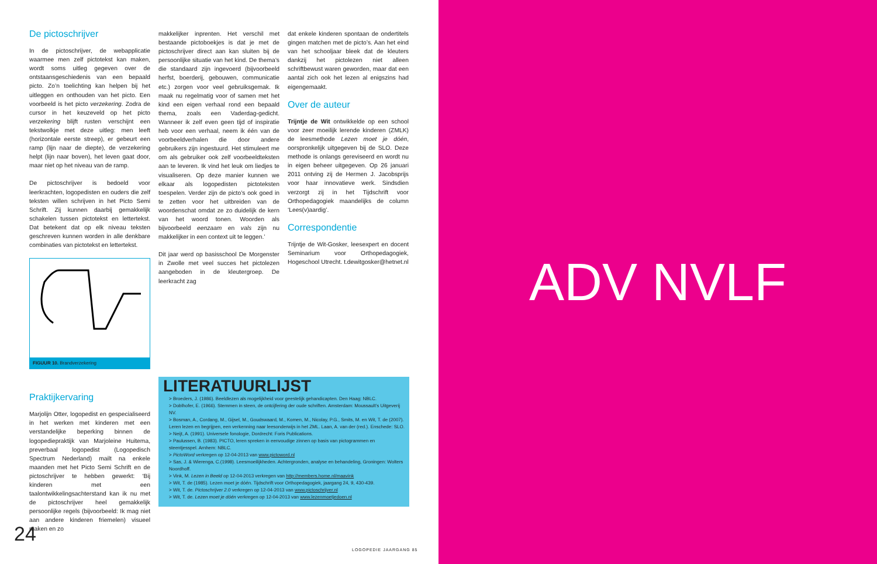De pictoschrijver
In de pictoschrijver, de webapplicatie waarmee men zelf pictotekst kan maken, wordt soms uitleg gegeven over de ontstaansgeschiedenis van een bepaald picto. Zo’n toelichting kan helpen bij het uitleggen en onthouden van het picto. Een voorbeeld is het picto verzekering. Zodra de cursor in het keuzeveld op het picto verzekering blijft rusten verschijnt een tekstwolkje met deze uitleg: men leeft (horizontale eerste streep), er gebeurt een ramp (lijn naar de diepte), de verzekering helpt (lijn naar boven), het leven gaat door, maar niet op het niveau van de ramp.
De pictoschrijver is bedoeld voor leerkrachten, logopedisten en ouders die zelf teksten willen schrijven in het Picto Semi Schrift. Zij kunnen daarbij gemakkelijk schakelen tussen pictotekst en lettertekst. Dat betekent dat op elk niveau teksten geschreven kunnen worden in alle denkbare combinaties van pictotekst en lettertekst.
FIGUUR 10. Brandverzekering
Praktijkervaring
Marjolijn Otter, logopedist en gespecialiseerd in het werken met kinderen met een verstandelijke beperking binnen de logopediepraktijk van Marjoleine Huitema, preverbaal logopedist (Logopedisch Spectrum Nederland) mailt na enkele maanden met het Picto Semi Schrift en de pictoschrijver te hebben gewerkt: ‘Bij kinderen met een taalontwikkelingsachterstand kan ik nu met de pictoschrijver heel gemakkelijk persoonlijke regels (bijvoorbeeld: Ik mag niet aan andere kinderen friemelen) visueel maken en zo
makkelijker inprenten. Het verschil met bestaande pictoboekjes is dat je met de pictoschrijver direct aan kan sluiten bij de persoonlijke situatie van het kind. De thema’s die standaard zijn ingevoerd (bijvoorbeeld herfst, boerderij, gebouwen, communicatie etc.) zorgen voor veel gebruiksgemak. Ik maak nu regelmatig voor of samen met het kind een eigen verhaal rond een bepaald thema, zoals een Vaderdag-gedicht. Wanneer ik zelf even geen tijd of inspiratie heb voor een verhaal, neem ik één van de voorbeeldverhalen die door andere gebruikers zijn ingestuurd. Het stimuleert me om als gebruiker ook zelf voorbeeldteksten aan te leveren. Ik vind het leuk om liedjes te visualiseren. Op deze manier kunnen we elkaar als logopedisten pictoteksten toespelen. Verder zijn de picto’s ook goed in te zetten voor het uitbreiden van de woordenschat omdat ze zo duidelijk de kern van het woord tonen. Woorden als bijvoorbeeld eenzaam en vals zijn nu makkelijker in een context uit te leggen.’
Dit jaar werd op basisschool De Morgenster in Zwolle met veel succes het pictolezen aangeboden in de kleutergroep. De leerkracht zag
dat enkele kinderen spontaan de ondertitels gingen matchen met de picto’s. Aan het eind van het schooljaar bleek dat de kleuters dankzij het pictolezen niet alleen schriftbewust waren geworden, maar dat een aantal zich ook het lezen al enigszins had eigengemaakt.
Over de auteur
Trijntje de Wit ontwikkelde op een school voor zeer moeilijk lerende kinderen (ZMLK) de leesmethode Lezen moet je dóén, oorspronkelijk uitgegeven bij de SLO. Deze methode is onlangs gereviseerd en wordt nu in eigen beheer uitgegeven. Op 26 januari 2011 ontving zij de Hermen J. Jacobsprijs voor haar innovatieve werk. Sindsdien verzorgt zij in het Tijdschrift voor Orthopedagogiek maandelijks de column ‘Lees(v)aardig’.
Correspondentie
Trijntje de Wit-Gosker, leesexpert en docent Seminarium voor Orthopedagogiek, Hogeschool Utrecht. t.dewitgosker@hetnet.nl
LITERATUURLIJST
> Broeders, J. (1986). Beeldlezen als mogelijkheid voor geestelijk gehandicapten. Den Haag: NBLC.
> Doblhofer, E. (1966). Stemmen in steen, de ontcijfering der oude schriften. Amsterdam: Moussault’s Uitgeverij NV.
> Bosman, A., Cordang, M., Gijsel, M., Goudswaard, M., Komen, M., Nicolay, P.G., Smits, M. en Wit, T. de (2007). Leren lezen en begrijpen, een verkenning naar leesonderwijs in het ZML. Laan, A. van der (red.). Enschede: SLO.
> Neijt, A. (1991). Universele fonologie, Dordrecht: Foris Publications.
> Paulussen, B. (1983). PICTO, leren spreken in eenvoudige zinnen op basis van pictogrammen en steentjesspel. Arnhem: NBLC.
> PictoWord verkregen op 12-04-2013 van www.pictoword.nl
> Sas, J. & Wierenga, C.(1998). Leesmoeilijkheden. Achtergronden, analyse en behandeling, Groningen: Wolters Noordhoff.
> Vink, M. Lezen in Beeld op 12-04-2013 verkregen van http://members.home.nl/maavink
> Wit, T. de (1985). Lezen moet je dóén. Tijdschrift voor Orthopedagogiek, jaargang 24, 9, 430-439.
> Wit, T. de. Pictoschrijver 2.0 verkregen op 12-04-2013 van www.pictoschrijver.nl
> Wit, T. de. Lezen moet je dóén verkregen op 12-04-2013 van www.lezenmoetjedoen.nl
24 LOGOPEDIE JAARGANG 85
ADV NVLF